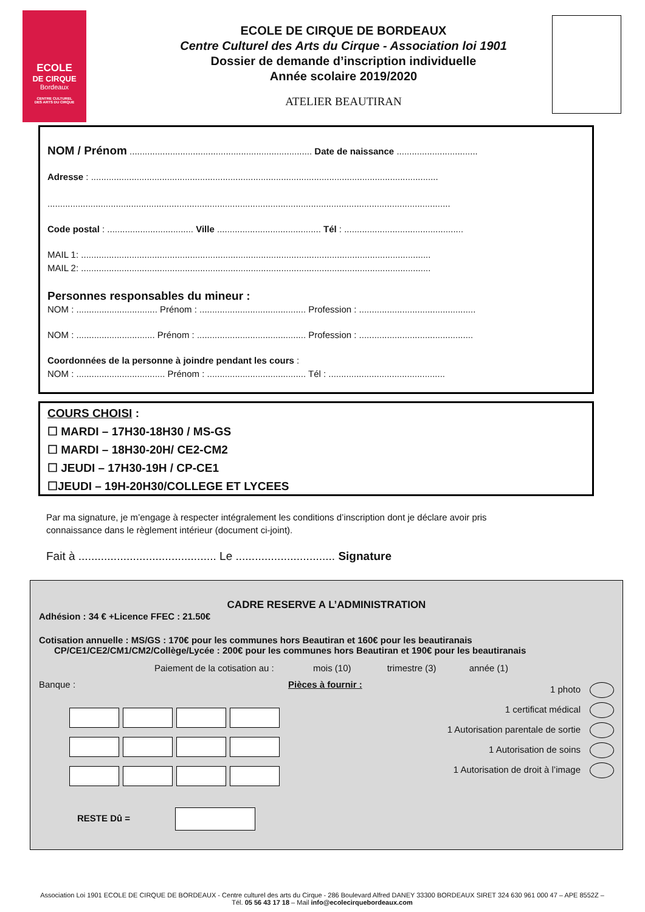ECOLE
DE CIRQUE
Bordeaux
CENTRE CULTUREL
DES ARTS DU CIRQUE
ECOLE DE CIRQUE DE BORDEAUX
Centre Culturel des Arts du Cirque - Association loi 1901
Dossier de demande d’inscription individuelle
Année scolaire 2019/2020
ATELIER BEAUTIRAN
NOM / Prénom ........................................................................ Date de naissance ................................
Adresse : .........................................................................................................................................
...............................................................................................................................................................
Code postal : .................................. Ville ......................................... Tél : ...............................................
MAIL 1: ..........................................................................................................................................
MAIL 2: ..........................................................................................................................................
Personnes responsables du mineur :
NOM : ................................ Prénom : .......................................... Profession : ..............................................
NOM : ............................... Prénom : ........................................... Profession : .............................................
Coordonnées de la personne à joindre pendant les cours :
NOM : ................................... Prénom : ....................................... Tél : ..............................................
COURS CHOISI :
☐ MARDI – 17H30-18H30 / MS-GS
☐ MARDI – 18H30-20H/ CE2-CM2
☐ JEUDI – 17H30-19H / CP-CE1
☐JEUDI – 19H-20H30/COLLEGE ET LYCEES
Par ma signature, je m’engage à respecter intégralement les conditions d’inscription dont je déclare avoir pris connaissance dans le règlement intérieur (document ci-joint).
Fait à ........................................... Le ............................... Signature
CADRE RESERVE A L’ADMINISTRATION
Adhésion : 34 € +Licence FFEC : 21.50€
Cotisation annuelle : MS/GS : 170€ pour les communes hors Beautiran et 160€ pour les beautiranais
CP/CE1/CE2/CM1/CM2/Collège/Lycée : 200€ pour les communes hors Beautiran et 190€ pour les beautiranais
Paiement de la cotisation au : mois (10) trimestre (3) année (1)
Banque :
RESTE Dû =
Pièces à fournir :
1 photo
1 certificat médical
1 Autorisation parentale de sortie
1 Autorisation de soins
1 Autorisation de droit à l’image
Association Loi 1901 ECOLE DE CIRQUE DE BORDEAUX - Centre culturel des arts du Cirque - 286 Boulevard Alfred DANEY 33300 BORDEAUX SIRET 324 630 961 000 47 – APE 8552Z – Tél. 05 56 43 17 18 – Mail info@ecolecirquebordeaux.com